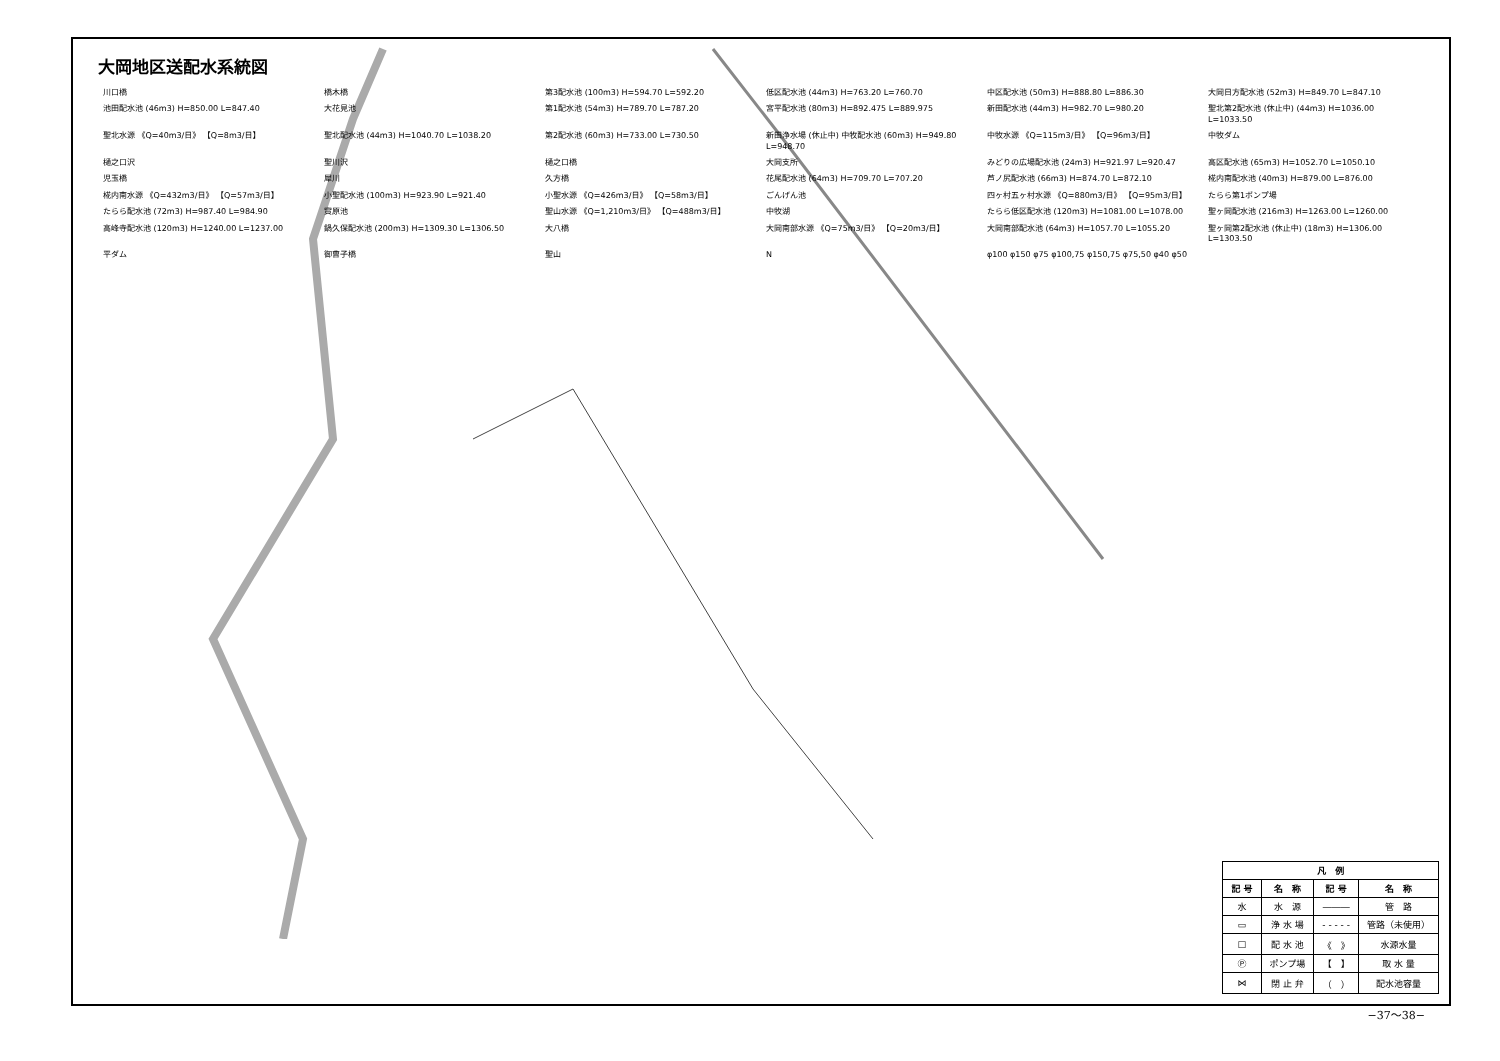大岡地区送配水系統図
川口橋
橋木橋
第3配水池 (100m3) H=594.70 L=592.20
低区配水池 (44m3) H=763.20 L=760.70
中区配水池 (50m3) H=888.80 L=886.30
大岡日方配水池 (52m3) H=849.70 L=847.10
池田配水池 (46m3) H=850.00 L=847.40
大花見池
第1配水池 (54m3) H=789.70 L=787.20
宮平配水池 (80m3) H=892.475 L=889.975
新田配水池 (44m3) H=982.70 L=980.20
聖北第2配水池 (休止中) (44m3) H=1036.00 L=1033.50
聖北水源 《Q=40m3/日》 【Q=8m3/日】
聖北配水池 (44m3) H=1040.70 L=1038.20
第2配水池 (60m3) H=733.00 L=730.50
新田浄水場 (休止中) 中牧配水池 (60m3) H=949.80 L=948.70
中牧水源 《Q=115m3/日》 【Q=96m3/日】
中牧ダム
樋之口沢
聖川沢
樋之口橋
大岡支所
みどりの広場配水池 (24m3) H=921.97 L=920.47
高区配水池 (65m3) H=1052.70 L=1050.10
児玉橋
犀川
久方橋
花尾配水池 (64m3) H=709.70 L=707.20
芦ノ尻配水池 (66m3) H=874.70 L=872.10
椛内南配水池 (40m3) H=879.00 L=876.00
椛内南水源 《Q=432m3/日》 【Q=57m3/日】
小聖配水池 (100m3) H=923.90 L=921.40
小聖水源 《Q=426m3/日》 【Q=58m3/日】
ごんげん池
四ヶ村五ヶ村水源 《Q=880m3/日》 【Q=95m3/日】
たらら第1ポンプ場
たらら配水池 (72m3) H=987.40 L=984.90
實原池
聖山水源 《Q=1,210m3/日》 【Q=488m3/日】
中牧湖
たらら低区配水池 (120m3) H=1081.00 L=1078.00
聖ヶ岡配水池 (216m3) H=1263.00 L=1260.00
高峰寺配水池 (120m3) H=1240.00 L=1237.00
鍋久保配水池 (200m3) H=1309.30 L=1306.50
大八橋
大岡南部水源 《Q=75m3/日》 【Q=20m3/日】
大岡南部配水池 (64m3) H=1057.70 L=1055.20
聖ヶ岡第2配水池 (休止中) (18m3) H=1306.00 L=1303.50
平ダム
御曹子橋
聖山
N
φ100 φ150 φ75 φ100,75 φ150,75 φ75,50 φ40 φ50
| 凡 例 | | | |
| --- | --- | --- | --- |
| 記 号 | 名 称 | 記 号 | 名 称 |
| 水 | 水 源 | ――― | 管 路 |
| ▭ | 浄 水 場 | - - - - - | 管路（未使用） |
| □ | 配 水 池 | 《 》 | 水源水量 |
| Ⓟ | ポンプ場 | 【 】 | 取 水 量 |
| ⋈ | 閉 止 弁 | （ ） | 配水池容量 |
−37〜38−